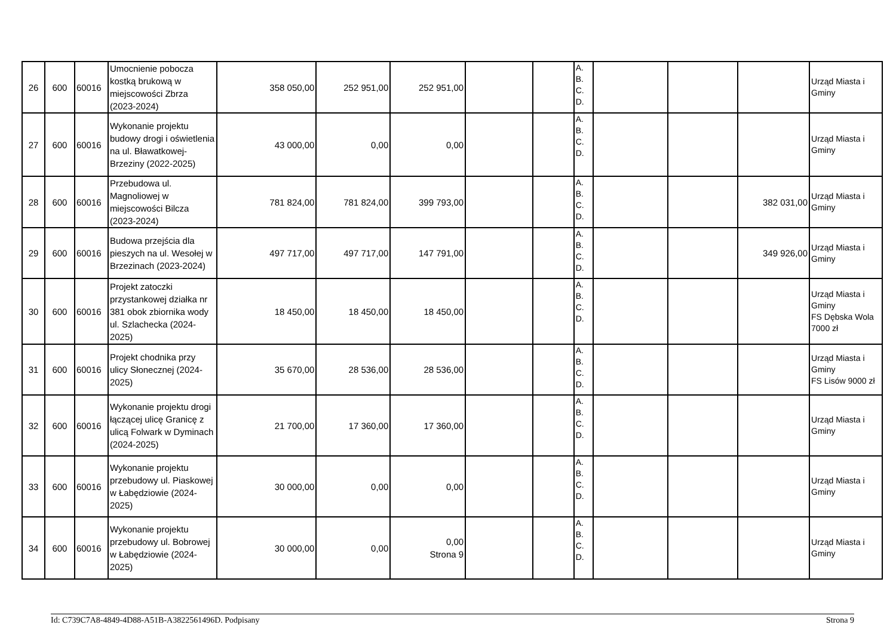| 26 | 600 | 60016 | Umocnienie pobocza kostką brukową w miejscowości Zbrza (2023-2024) | 358 050,00 | 252 951,00 | 252 951,00 | | | A. B. C. D. | | | | Urząd Miasta i Gminy |
| 27 | 600 | 60016 | Wykonanie projektu budowy drogi i oświetlenia na ul. Bławatkowej-Brzeziny (2022-2025) | 43 000,00 | 0,00 | 0,00 | | | A. B. C. D. | | | | Urząd Miasta i Gminy |
| 28 | 600 | 60016 | Przebudowa ul. Magnoliowej w miejscowości Bilcza (2023-2024) | 781 824,00 | 781 824,00 | 399 793,00 | | | A. B. C. D. | | | 382 031,00 | Urząd Miasta i Gminy |
| 29 | 600 | 60016 | Budowa przejścia dla pieszych na ul. Wesołej w Brzezinach (2023-2024) | 497 717,00 | 497 717,00 | 147 791,00 | | | A. B. C. D. | | | 349 926,00 | Urząd Miasta i Gminy |
| 30 | 600 | 60016 | Projekt zatoczki przystankowej działka nr 381 obok zbiornika wody ul. Szlachecka (2024-2025) | 18 450,00 | 18 450,00 | 18 450,00 | | | A. B. C. D. | | | | Urząd Miasta i Gminy FS Dębska Wola 7000 zł |
| 31 | 600 | 60016 | Projekt chodnika przy ulicy Słonecznej (2024-2025) | 35 670,00 | 28 536,00 | 28 536,00 | | | A. B. C. D. | | | | Urząd Miasta i Gminy FS Lisów 9000 zł |
| 32 | 600 | 60016 | Wykonanie projektu drogi łączącej ulicę Granicę z ulicą Folwark w Dyminach (2024-2025) | 21 700,00 | 17 360,00 | 17 360,00 | | | A. B. C. D. | | | | Urząd Miasta i Gminy |
| 33 | 600 | 60016 | Wykonanie projektu przebudowy ul. Piaskowej w Łabędziowie (2024-2025) | 30 000,00 | 0,00 | 0,00 | | | A. B. C. D. | | | | Urząd Miasta i Gminy |
| 34 | 600 | 60016 | Wykonanie projektu przebudowy ul. Bobrowej w Łabędziowie (2024-2025) | 30 000,00 | 0,00 | 0,00 Strona 9 | | | A. B. C. D. | | | | Urząd Miasta i Gminy |
Id: C739C7A8-4849-4D88-A51B-A3822561496D. Podpisany Strona 9